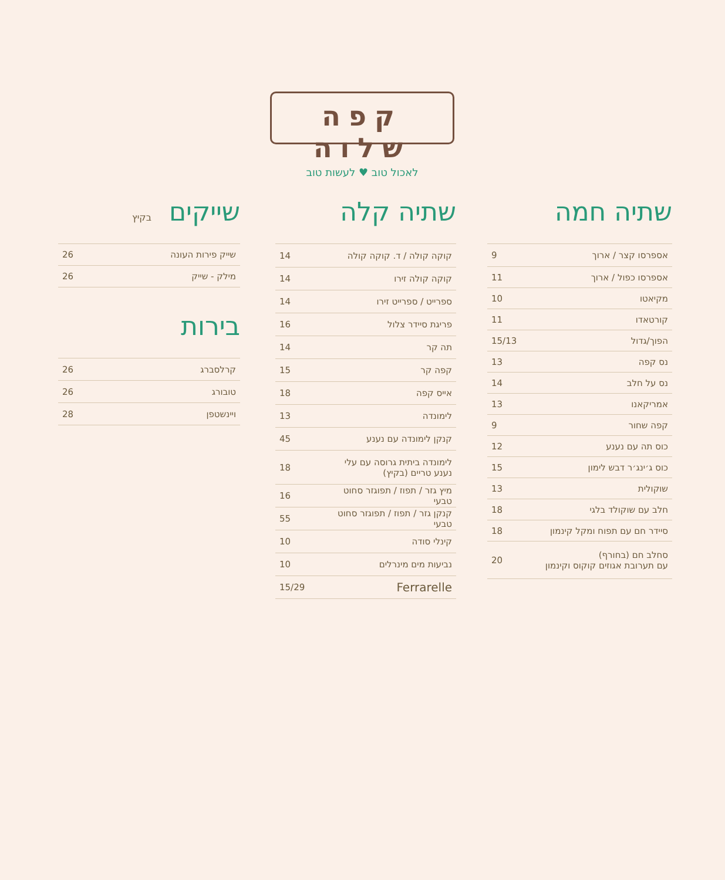קפה שלוה
לאכול טוב ♥ לעשות טוב
שתיה חמה
| אספרסו קצר / ארוך | 9 |
| אספרסו כפול / ארוך | 11 |
| מקיאטו | 10 |
| קורטאדו | 11 |
| הפוך/גדול | 15/13 |
| נס קפה | 13 |
| נס על חלב | 14 |
| אמריקאנו | 13 |
| קפה שחור | 9 |
| כוס תה עם נענע | 12 |
| כוס ג׳ינג׳ר דבש לימון | 15 |
| שוקולית | 13 |
| חלב עם שוקולד בלגי | 18 |
| סיידר חם עם תפוח ומקל קינמון | 18 |
| סחלב חם (בחורף) עם תערובת אגוזים קוקוס וקינמון | 20 |
שתיה קלה
| קוקה קולה / ד. קוקה קולה | 14 |
| קוקה קולה זירו | 14 |
| ספרייט / ספרייט זירו | 14 |
| פריגת סיידר צלול | 16 |
| תה קר | 14 |
| קפה קר | 15 |
| אייס קפה | 18 |
| לימונדה | 13 |
| קנקן לימונדה עם נענע | 45 |
| לימונדה ביתית גרוסה עם עלי נענע טריים (בקיץ) | 18 |
| מיץ גזר / תפוז / תפוגזר סחוט טבעי | 16 |
| קנקן גזר / תפוז / תפוגזר סחוט טבעי | 55 |
| קינלי סודה | 10 |
| נביעות מים מינרלים | 10 |
| Ferrarelle | 15/29 |
שייקים בקיץ
| שייק פירות העונה | 26 |
| מילק - שייק | 26 |
בירות
| קרלסברג | 26 |
| טובורג | 26 |
| ויינשטפן | 28 |